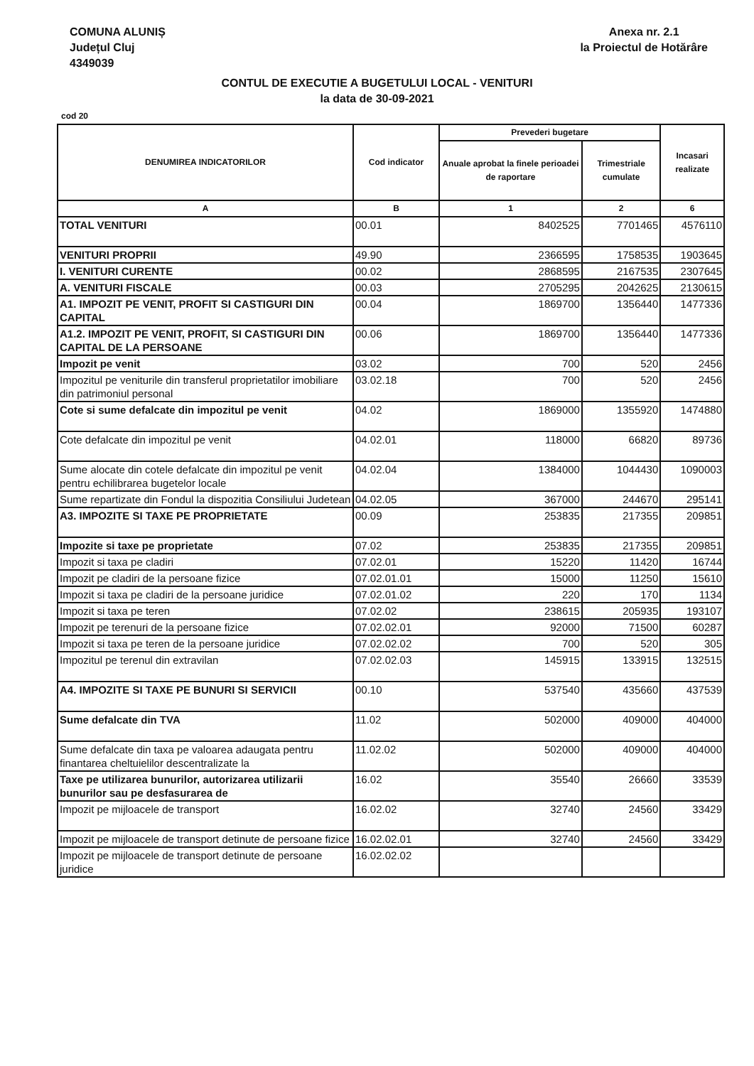COMUNA ALUNIȘ
Județul Cluj
4349039
Anexa nr. 2.1
la Proiectul de Hotărâre
CONTUL DE EXECUTIE A BUGETULUI LOCAL - VENITURI
la data de 30-09-2021
cod 20
| DENUMIREA INDICATORILOR | Cod indicator | Prevederi bugetare | | Incasari realizate |
| --- | --- | --- | --- | --- |
| | | Anuale aprobat la finele perioadei de raportare | Trimestriale cumulate | |
| A | B | 1 | 2 | 6 |
| TOTAL VENITURI | 00.01 | 8402525 | 7701465 | 4576110 |
| VENITURI PROPRII | 49.90 | 2366595 | 1758535 | 1903645 |
| I. VENITURI CURENTE | 00.02 | 2868595 | 2167535 | 2307645 |
| A. VENITURI FISCALE | 00.03 | 2705295 | 2042625 | 2130615 |
| A1. IMPOZIT PE VENIT, PROFIT SI CASTIGURI DIN CAPITAL | 00.04 | 1869700 | 1356440 | 1477336 |
| A1.2. IMPOZIT PE VENIT, PROFIT, SI CASTIGURI DIN CAPITAL DE LA PERSOANE | 00.06 | 1869700 | 1356440 | 1477336 |
| Impozit pe venit | 03.02 | 700 | 520 | 2456 |
| Impozitul pe veniturile din transferul proprietatilor imobiliare din patrimoniul personal | 03.02.18 | 700 | 520 | 2456 |
| Cote si sume defalcate din impozitul pe venit | 04.02 | 1869000 | 1355920 | 1474880 |
| Cote defalcate din impozitul pe venit | 04.02.01 | 118000 | 66820 | 89736 |
| Sume alocate din cotele defalcate din impozitul pe venit pentru echilibrarea bugetelor locale | 04.02.04 | 1384000 | 1044430 | 1090003 |
| Sume repartizate din Fondul la dispozitia Consiliului Judetean | 04.02.05 | 367000 | 244670 | 295141 |
| A3. IMPOZITE SI TAXE PE PROPRIETATE | 00.09 | 253835 | 217355 | 209851 |
| Impozite si taxe pe proprietate | 07.02 | 253835 | 217355 | 209851 |
| Impozit si taxa pe cladiri | 07.02.01 | 15220 | 11420 | 16744 |
| Impozit pe cladiri de la persoane fizice | 07.02.01.01 | 15000 | 11250 | 15610 |
| Impozit si taxa pe cladiri de la persoane juridice | 07.02.01.02 | 220 | 170 | 1134 |
| Impozit si taxa pe teren | 07.02.02 | 238615 | 205935 | 193107 |
| Impozit pe terenuri de la persoane fizice | 07.02.02.01 | 92000 | 71500 | 60287 |
| Impozit si taxa pe teren de la persoane juridice | 07.02.02.02 | 700 | 520 | 305 |
| Impozitul pe terenul din extravilan | 07.02.02.03 | 145915 | 133915 | 132515 |
| A4. IMPOZITE SI TAXE PE BUNURI SI SERVICII | 00.10 | 537540 | 435660 | 437539 |
| Sume defalcate din TVA | 11.02 | 502000 | 409000 | 404000 |
| Sume defalcate din taxa pe valoarea adaugata pentru finantarea cheltuielilor descentralizate la | 11.02.02 | 502000 | 409000 | 404000 |
| Taxe pe utilizarea bunurilor, autorizarea utilizarii bunurilor sau pe desfasurarea de | 16.02 | 35540 | 26660 | 33539 |
| Impozit pe mijloacele de transport | 16.02.02 | 32740 | 24560 | 33429 |
| Impozit pe mijloacele de transport detinute de persoane fizice | 16.02.02.01 | 32740 | 24560 | 33429 |
| Impozit pe mijloacele de transport detinute de persoane juridice | 16.02.02.02 | | | |